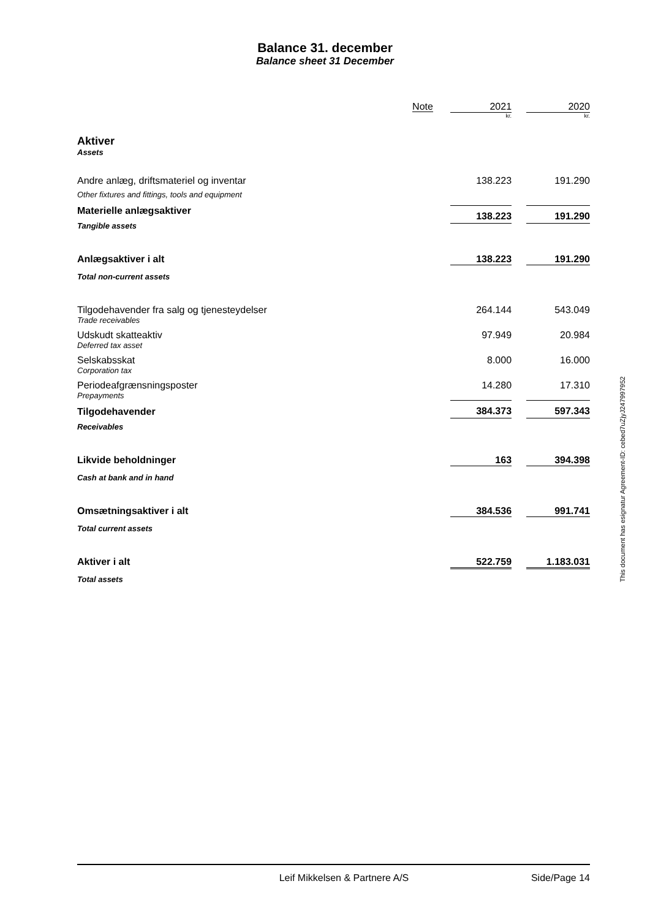Balance 31. december
Balance sheet 31 December
| | Note | | 2021 | | 2020 |
| | | | kr. | | kr. |
| Aktiver Assets | | | | | |
| Andre anlæg, driftsmateriel og inventar Other fixtures and fittings, tools and equipment | | | 138.223 | | 191.290 |
| Materielle anlægsaktiver Tangible assets | | | 138.223 | | 191.290 |
| Anlægsaktiver i alt Total non-current assets | | | 138.223 | | 191.290 |
| Tilgodehavender fra salg og tjenesteydelser Trade receivables | | | 264.144 | | 543.049 |
| Udskudt skatteaktiv Deferred tax asset | | | 97.949 | | 20.984 |
| Selskabsskat Corporation tax | | | 8.000 | | 16.000 |
| Periodeafgrænsningsposter Prepayments | | | 14.280 | | 17.310 |
| Tilgodehavender Receivables | | | 384.373 | | 597.343 |
| Likvide beholdninger Cash at bank and in hand | | | 163 | | 394.398 |
| Omsætningsaktiver i alt Total current assets | | | 384.536 | | 991.741 |
| Aktiver i alt Total assets | | | 522.759 | | 1.183.031 |
This document has esignatur Agreement-ID: cebed7uZjyJ247997952
Leif Mikkelsen & Partnere A/S Side/Page 14